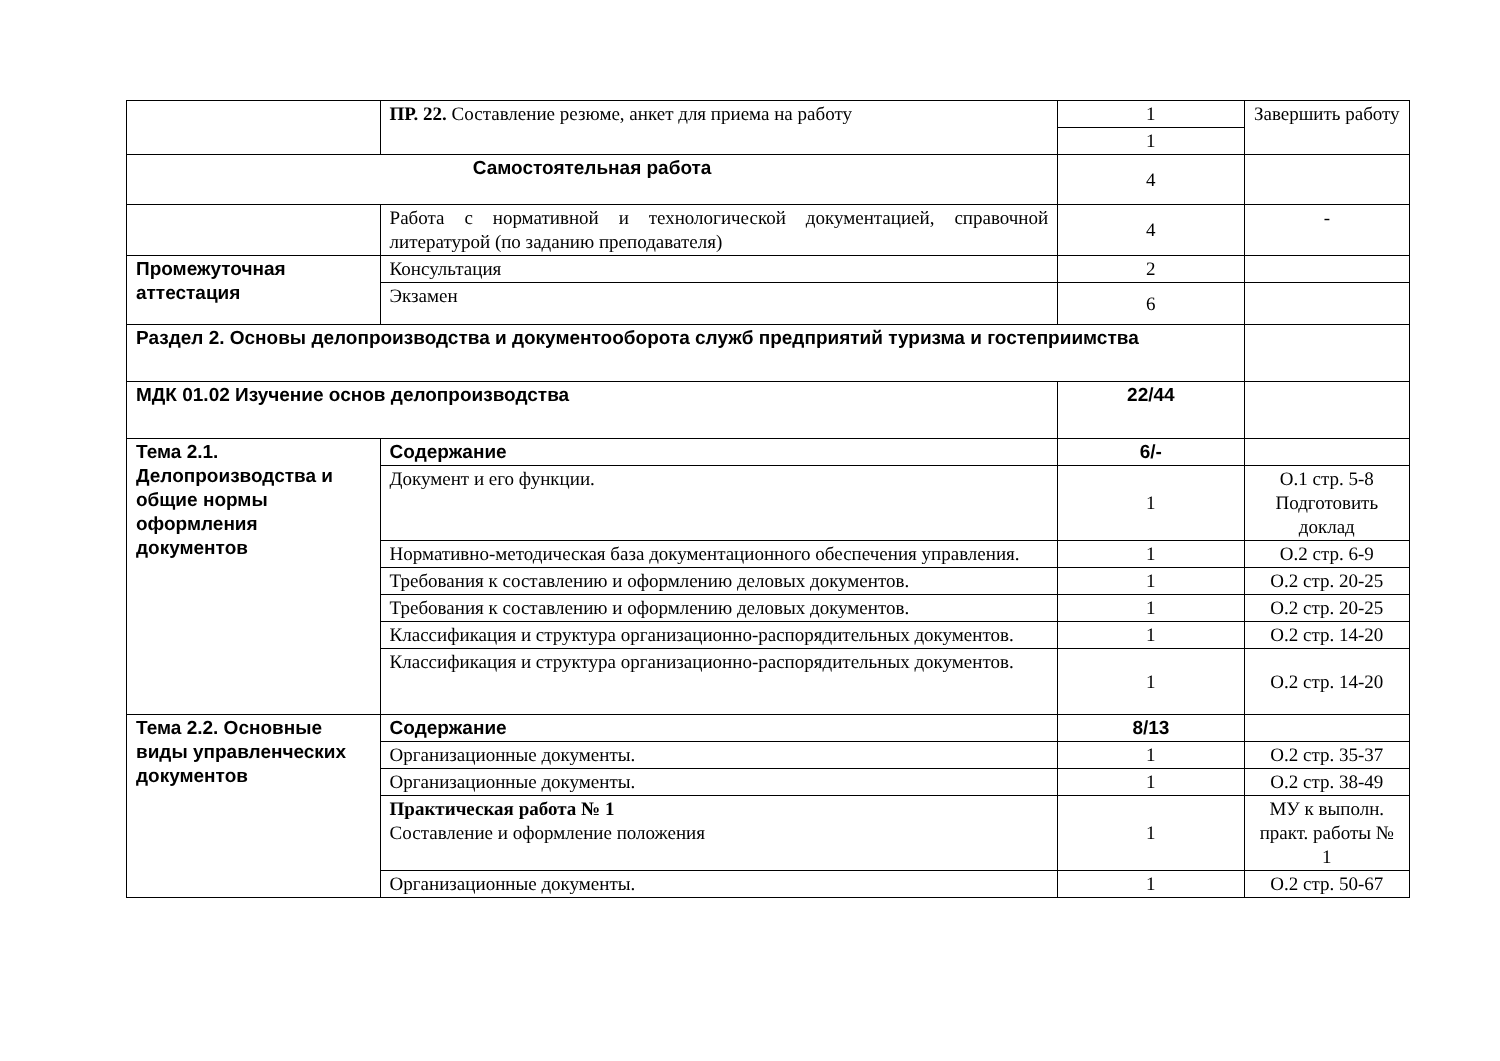| | ПР. 22. Составление резюме, анкет для приема на работу | 1 | Завершить работу |
| | | 1 | |
| Самостоятельная работа | | 4 | |
| | Работа с нормативной и технологической документацией, справочной литературой (по заданию преподавателя) | 4 | - |
| Промежуточная аттестация | Консультация | 2 | |
| | Экзамен | 6 | |
| Раздел 2. Основы делопроизводства и документооборота служб предприятий туризма и гостеприимства | | | |
| МДК 01.02 Изучение основ делопроизводства | | 22/44 | |
| Тема 2.1. Делопроизводства и общие нормы оформления документов | Содержание | 6/- | |
| | Документ и его функции. | 1 | О.1 стр. 5-8 Подготовить доклад |
| | Нормативно-методическая база документационного обеспечения управления. | 1 | О.2 стр. 6-9 |
| | Требования к составлению и оформлению деловых документов. | 1 | О.2 стр. 20-25 |
| | Требования к составлению и оформлению деловых документов. | 1 | О.2 стр. 20-25 |
| | Классификация и структура организационно-распорядительных документов. | 1 | О.2 стр. 14-20 |
| | Классификация и структура организационно-распорядительных документов. | 1 | О.2 стр. 14-20 |
| Тема 2.2. Основные виды управленческих документов | Содержание | 8/13 | |
| | Организационные документы. | 1 | О.2 стр. 35-37 |
| | Организационные документы. | 1 | О.2 стр. 38-49 |
| | Практическая работа № 1 Составление и оформление положения | 1 | МУ к выполн. практ. работы № 1 |
| | Организационные документы. | 1 | О.2 стр. 50-67 |